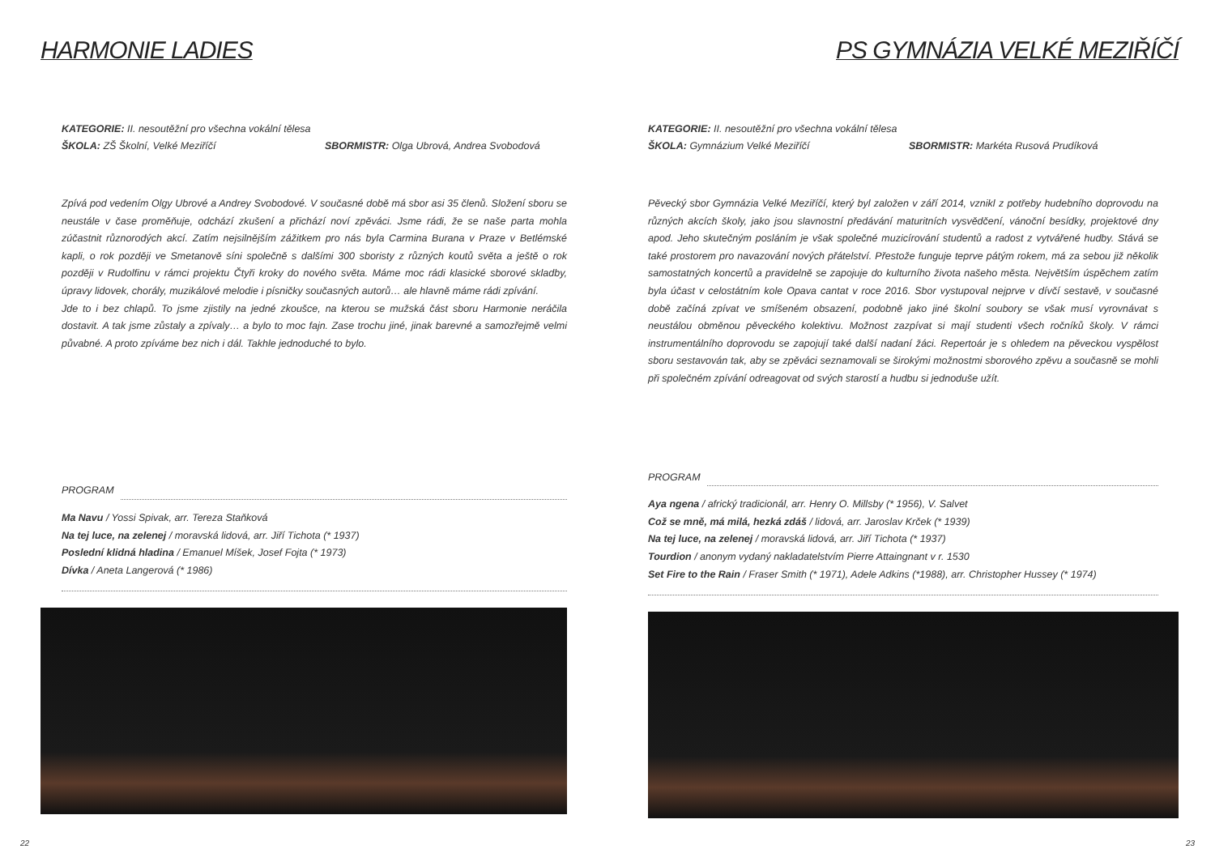HARMONIE LADIES
KATEGORIE: II. nesoutěžní pro všechna vokální tělesa
ŠKOLA: ZŠ Školní, Velké Meziříčí SBORMISTR: Olga Ubrová, Andrea Svobodová
Zpívá pod vedením Olgy Ubrové a Andrey Svobodové. V současné době má sbor asi 35 členů. Složení sboru se neustále v čase proměňuje, odchází zkušení a přichází noví zpěváci. Jsme rádi, že se naše parta mohla zúčastnit různorodých akcí. Zatím nejsilnějším zážitkem pro nás byla Carmina Burana v Praze v Betlémské kapli, o rok později ve Smetanově síni společně s dalšími 300 sboristy z různých koutů světa a ještě o rok později v Rudolfinu v rámci projektu Čtyři kroky do nového světa. Máme moc rádi klasické sborové skladby, úpravy lidovek, chorály, muzikálové melodie i písničky současných autorů… ale hlavně máme rádi zpívání.
Jde to i bez chlapů. To jsme zjistily na jedné zkoušce, na kterou se mužská část sboru Harmonie neráčila dostavit. A tak jsme zůstaly a zpívaly… a bylo to moc fajn. Zase trochu jiné, jinak barevné a samozřejmě velmi půvabné. A proto zpíváme bez nich i dál. Takhle jednoduché to bylo.
PROGRAM
Ma Navu / Yossi Spivak, arr. Tereza Staňková
Na tej luce, na zelenej / moravská lidová, arr. Jiří Tichota (* 1937)
Poslední klidná hladina / Emanuel Míšek, Josef Fojta (* 1973)
Dívka / Aneta Langerová (* 1986)
22
PS GYMNÁZIA VELKÉ MEZIŘÍČÍ
KATEGORIE: II. nesoutěžní pro všechna vokální tělesa
ŠKOLA: Gymnázium Velké Meziříčí SBORMISTR: Markéta Rusová Prudíková
Pěvecký sbor Gymnázia Velké Meziříčí, který byl založen v září 2014, vznikl z potřeby hudebního doprovodu na různých akcích školy, jako jsou slavnostní předávání maturitních vysvědčení, vánoční besídky, projektové dny apod. Jeho skutečným posláním je však společné muzicírování studentů a radost z vytvářené hudby. Stává se také prostorem pro navazování nových přátelství. Přestože funguje teprve pátým rokem, má za sebou již několik samostatných koncertů a pravidelně se zapojuje do kulturního života našeho města. Největším úspěchem zatím byla účast v celostátním kole Opava cantat v roce 2016. Sbor vystupoval nejprve v dívčí sestavě, v současné době začíná zpívat ve smíšeném obsazení, podobně jako jiné školní soubory se však musí vyrovnávat s neustálou obměnou pěveckého kolektivu. Možnost zazpívat si mají studenti všech ročníků školy. V rámci instrumentálního doprovodu se zapojují také další nadaní žáci. Repertoár je s ohledem na pěveckou vyspělost sboru sestavován tak, aby se zpěváci seznamovali se širokými možnostmi sborového zpěvu a současně se mohli při společném zpívání odreagovat od svých starostí a hudbu si jednoduše užít.
PROGRAM
Aya ngena / africký tradicionál, arr. Henry O. Millsby (* 1956), V. Salvet
Což se mně, má milá, hezká zdáš / lidová, arr. Jaroslav Krček (* 1939)
Na tej luce, na zelenej / moravská lidová, arr. Jiří Tichota (* 1937)
Tourdion / anonym vydaný nakladatelstvím Pierre Attaingnant v r. 1530
Set Fire to the Rain / Fraser Smith (* 1971), Adele Adkins (*1988), arr. Christopher Hussey (* 1974)
23